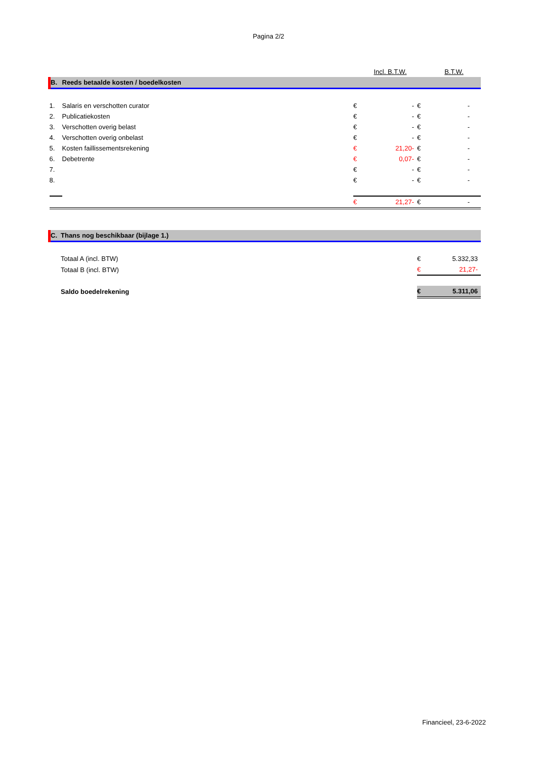Pagina 2/2
| | | | Incl. B.T.W. | | B.T.W. |
| B. | Reeds betaalde kosten / boedelkosten | | | | |
| 1. | Salaris en verschotten curator | € | - | € | - |
| 2. | Publicatiekosten | € | - | € | - |
| 3. | Verschotten overig belast | € | - | € | - |
| 4. | Verschotten overig onbelast | € | - | € | - |
| 5. | Kosten faillissementsrekening | € | 21,20- | € | - |
| 6. | Debetrente | € | 0,07- | € | - |
| 7. | | € | - | € | - |
| 8. | | € | - | € | - |
| | | € | 21,27- | € | - |
| C. | Thans nog beschikbaar (bijlage 1.) | | |
| | Totaal A (incl. BTW) | € | 5.332,33 |
| | Totaal B (incl. BTW) | € | 21,27- |
| | Saldo boedelrekening | € | 5.311,06 |
Financieel, 23-6-2022